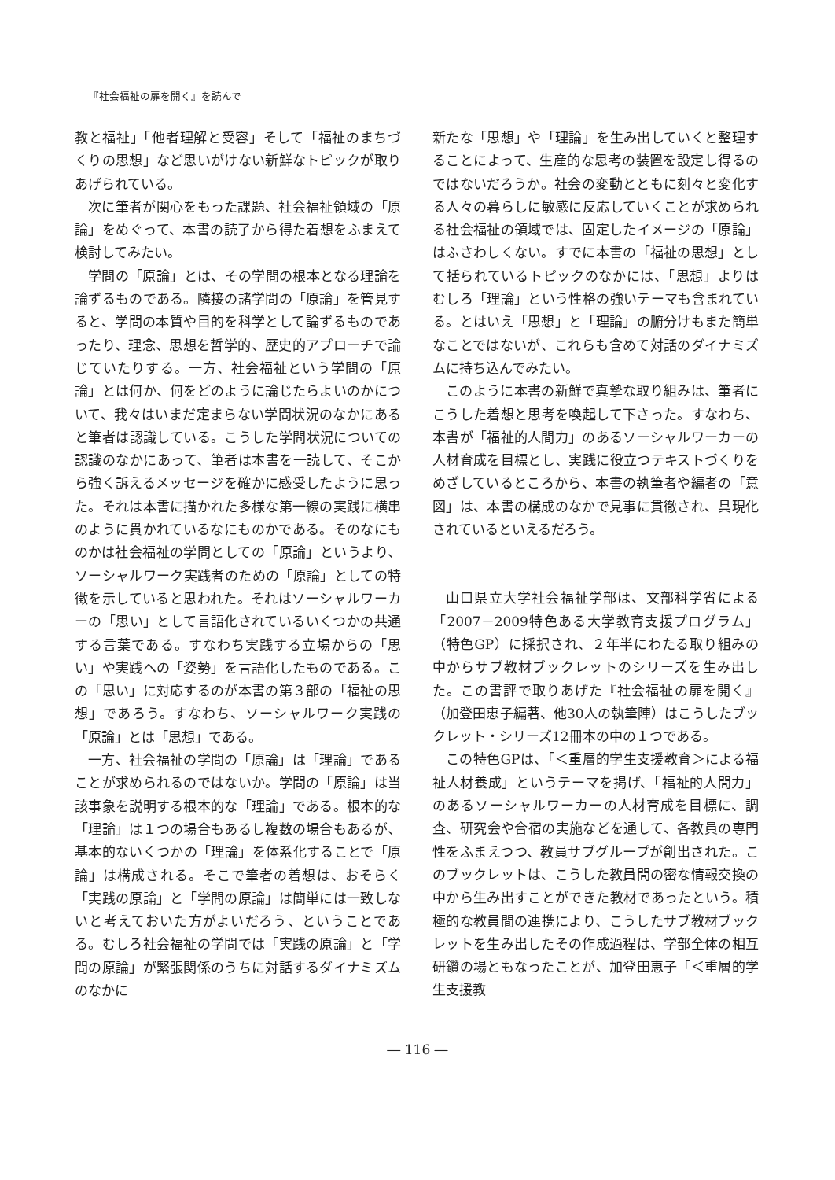『社会福祉の扉を開く』を読んで
教と福祉」「他者理解と受容」そして「福祉のまちづくりの思想」など思いがけない新鮮なトピックが取りあげられている。
次に筆者が関心をもった課題、社会福祉領域の「原論」をめぐって、本書の読了から得た着想をふまえて検討してみたい。
学問の「原論」とは、その学問の根本となる理論を論ずるものである。隣接の諸学問の「原論」を管見すると、学問の本質や目的を科学として論ずるものであったり、理念、思想を哲学的、歴史的アプローチで論じていたりする。一方、社会福祉という学問の「原論」とは何か、何をどのように論じたらよいのかについて、我々はいまだ定まらない学問状況のなかにあると筆者は認識している。こうした学問状況についての認識のなかにあって、筆者は本書を一読して、そこから強く訴えるメッセージを確かに感受したように思った。それは本書に描かれた多様な第一線の実践に横串のように貫かれているなにものかである。そのなにものかは社会福祉の学問としての「原論」というより、ソーシャルワーク実践者のための「原論」としての特徴を示していると思われた。それはソーシャルワーカーの「思い」として言語化されているいくつかの共通する言葉である。すなわち実践する立場からの「思い」や実践への「姿勢」を言語化したものである。この「思い」に対応するのが本書の第３部の「福祉の思想」であろう。すなわち、ソーシャルワーク実践の「原論」とは「思想」である。
一方、社会福祉の学問の「原論」は「理論」であることが求められるのではないか。学問の「原論」は当該事象を説明する根本的な「理論」である。根本的な「理論」は１つの場合もあるし複数の場合もあるが、基本的ないくつかの「理論」を体系化することで「原論」は構成される。そこで筆者の着想は、おそらく「実践の原論」と「学問の原論」は簡単には一致しないと考えておいた方がよいだろう、ということである。むしろ社会福祉の学問では「実践の原論」と「学問の原論」が緊張関係のうちに対話するダイナミズムのなかに
新たな「思想」や「理論」を生み出していくと整理することによって、生産的な思考の装置を設定し得るのではないだろうか。社会の変動とともに刻々と変化する人々の暮らしに敏感に反応していくことが求められる社会福祉の領域では、固定したイメージの「原論」はふさわしくない。すでに本書の「福祉の思想」として括られているトピックのなかには、「思想」よりはむしろ「理論」という性格の強いテーマも含まれている。とはいえ「思想」と「理論」の腑分けもまた簡単なことではないが、これらも含めて対話のダイナミズムに持ち込んでみたい。
このように本書の新鮮で真摯な取り組みは、筆者にこうした着想と思考を喚起して下さった。すなわち、本書が「福祉的人間力」のあるソーシャルワーカーの人材育成を目標とし、実践に役立つテキストづくりをめざしているところから、本書の執筆者や編者の「意図」は、本書の構成のなかで見事に貫徹され、具現化されているといえるだろう。
山口県立大学社会福祉学部は、文部科学省による「2007－2009特色ある大学教育支援プログラム」（特色GP）に採択され、２年半にわたる取り組みの中からサブ教材ブックレットのシリーズを生み出した。この書評で取りあげた『社会福祉の扉を開く』（加登田恵子編著、他30人の執筆陣）はこうしたブックレット・シリーズ12冊本の中の１つである。
この特色GPは、「＜重層的学生支援教育＞による福祉人材養成」というテーマを掲げ、「福祉的人間力」のあるソーシャルワーカーの人材育成を目標に、調査、研究会や合宿の実施などを通して、各教員の専門性をふまえつつ、教員サブグループが創出された。このブックレットは、こうした教員間の密な情報交換の中から生み出すことができた教材であったという。積極的な教員間の連携により、こうしたサブ教材ブックレットを生み出したその作成過程は、学部全体の相互研鑽の場ともなったことが、加登田恵子「＜重層的学生支援教
― 116 ―